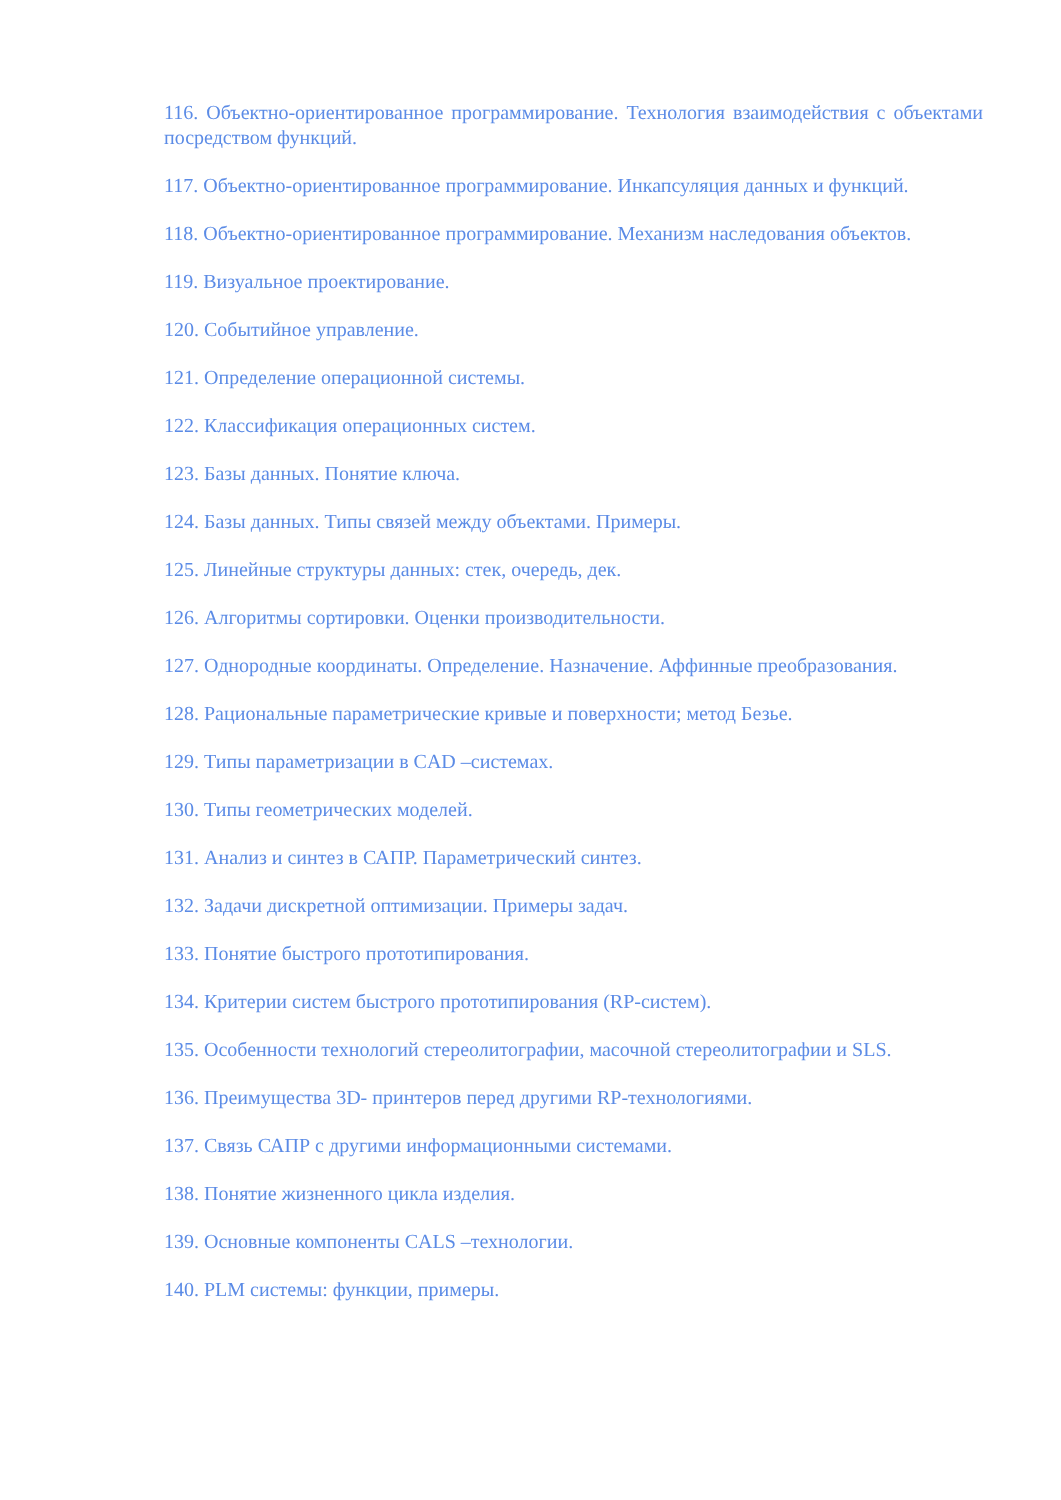116. Объектно-ориентированное программирование. Технология взаимодействия с объектами посредством функций.
117. Объектно-ориентированное программирование. Инкапсуляция данных и функций.
118. Объектно-ориентированное программирование. Механизм наследования объектов.
119. Визуальное проектирование.
120. Событийное управление.
121. Определение операционной системы.
122. Классификация операционных систем.
123. Базы данных. Понятие ключа.
124. Базы данных. Типы связей между объектами. Примеры.
125. Линейные структуры данных: стек, очередь, дек.
126. Алгоритмы сортировки. Оценки производительности.
127. Однородные координаты. Определение. Назначение. Аффинные преобразования.
128. Рациональные параметрические кривые и поверхности; метод Безье.
129. Типы параметризации в CAD –системах.
130. Типы геометрических моделей.
131. Анализ и синтез в САПР. Параметрический синтез.
132. Задачи дискретной оптимизации. Примеры задач.
133. Понятие быстрого прототипирования.
134. Критерии систем быстрого прототипирования (RP-систем).
135. Особенности технологий стереолитографии, масочной стереолитографии и SLS.
136. Преимущества 3D- принтеров перед другими RP-технологиями.
137. Связь САПР с другими информационными системами.
138. Понятие жизненного цикла изделия.
139. Основные компоненты CALS –технологии.
140. PLM системы: функции, примеры.